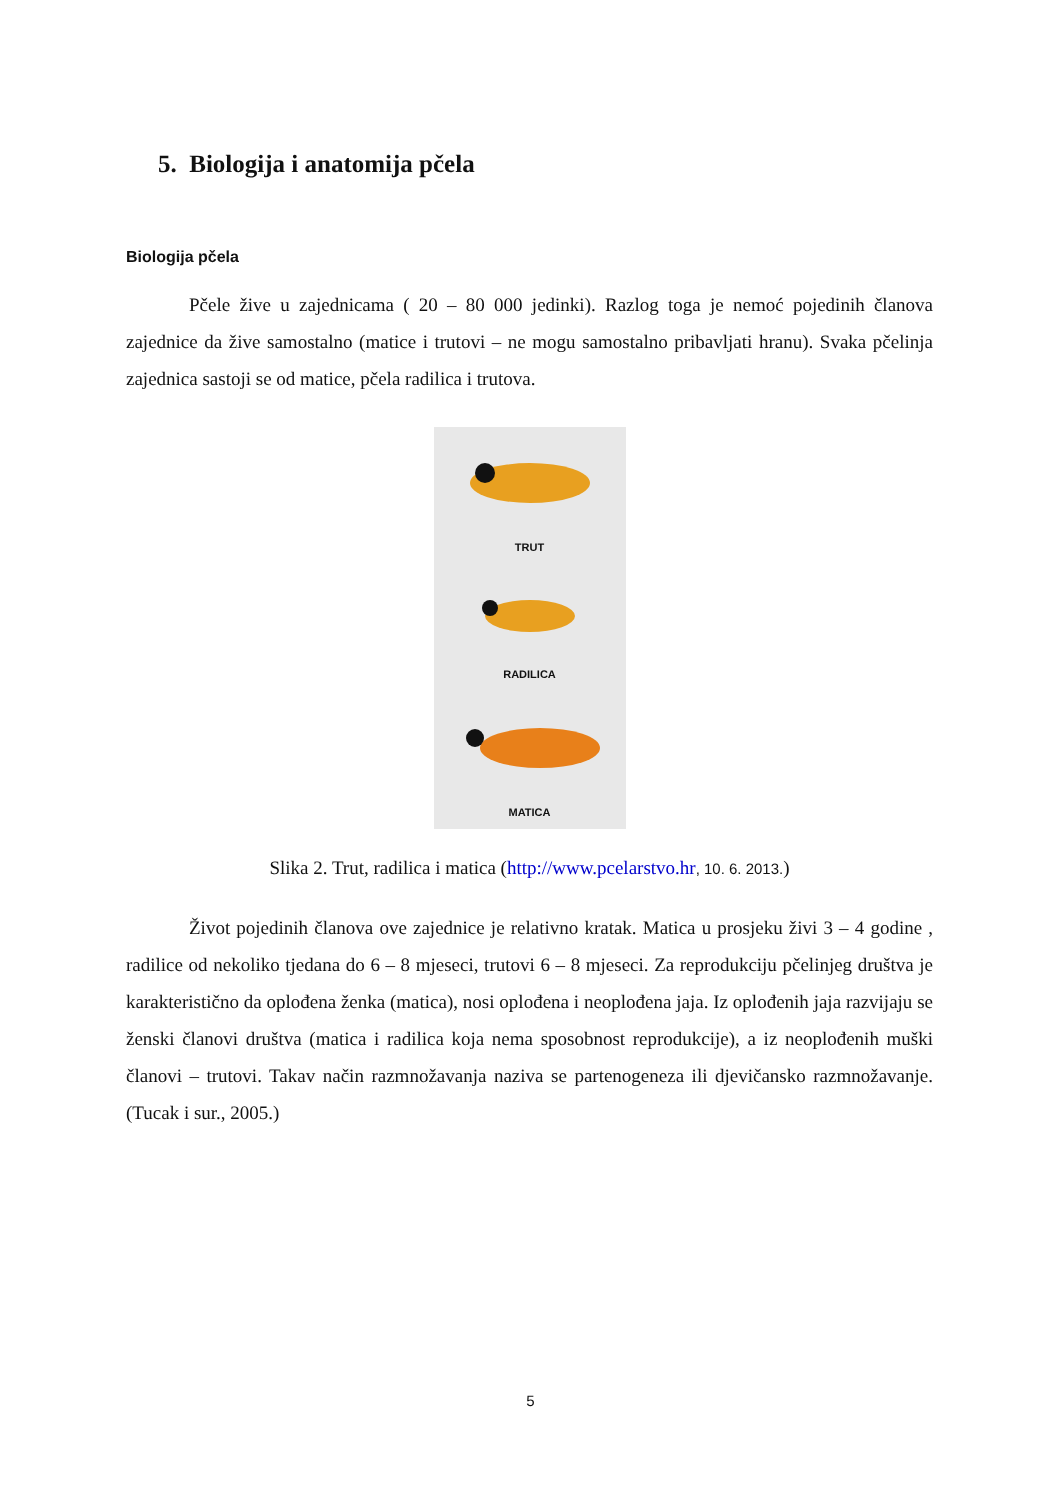5. Biologija i anatomija pčela
Biologija pčela
Pčele žive u zajednicama ( 20 – 80 000 jedinki). Razlog toga je nemoć pojedinih članova zajednice da žive samostalno (matice i trutovi – ne mogu samostalno pribavljati hranu). Svaka pčelinja zajednica sastoji se od matice, pčela radilica i trutova.
TRUT
RADILICA
MATICA
Slika 2. Trut, radilica i matica (http://www.pcelarstvo.hr, 10. 6. 2013.)
Život pojedinih članova ove zajednice je relativno kratak. Matica u prosjeku živi 3 – 4 godine , radilice od nekoliko tjedana do 6 – 8 mjeseci, trutovi 6 – 8 mjeseci. Za reprodukciju pčelinjeg društva je karakteristično da oplođena ženka (matica), nosi oplođena i neoplođena jaja. Iz oplođenih jaja razvijaju se ženski članovi društva (matica i radilica koja nema sposobnost reprodukcije), a iz neoplođenih muški članovi – trutovi. Takav način razmnožavanja naziva se partenogeneza ili djevičansko razmnožavanje. (Tucak i sur., 2005.)
5